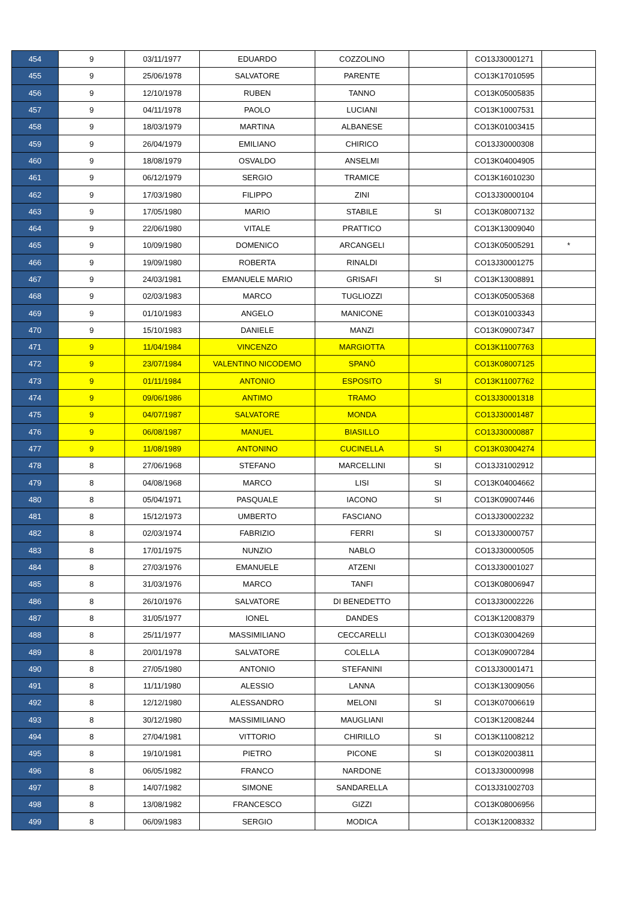| 454 | 9 | 03/11/1977 | EDUARDO | COZZOLINO | | CO13J30001271 | |
| 455 | 9 | 25/06/1978 | SALVATORE | PARENTE | | CO13K17010595 | |
| 456 | 9 | 12/10/1978 | RUBEN | TANNO | | CO13K05005835 | |
| 457 | 9 | 04/11/1978 | PAOLO | LUCIANI | | CO13K10007531 | |
| 458 | 9 | 18/03/1979 | MARTINA | ALBANESE | | CO13K01003415 | |
| 459 | 9 | 26/04/1979 | EMILIANO | CHIRICO | | CO13J30000308 | |
| 460 | 9 | 18/08/1979 | OSVALDO | ANSELMI | | CO13K04004905 | |
| 461 | 9 | 06/12/1979 | SERGIO | TRAMICE | | CO13K16010230 | |
| 462 | 9 | 17/03/1980 | FILIPPO | ZINI | | CO13J30000104 | |
| 463 | 9 | 17/05/1980 | MARIO | STABILE | SI | CO13K08007132 | |
| 464 | 9 | 22/06/1980 | VITALE | PRATTICO | | CO13K13009040 | |
| 465 | 9 | 10/09/1980 | DOMENICO | ARCANGELI | | CO13K05005291 | * |
| 466 | 9 | 19/09/1980 | ROBERTA | RINALDI | | CO13J30001275 | |
| 467 | 9 | 24/03/1981 | EMANUELE MARIO | GRISAFI | SI | CO13K13008891 | |
| 468 | 9 | 02/03/1983 | MARCO | TUGLIOZZI | | CO13K05005368 | |
| 469 | 9 | 01/10/1983 | ANGELO | MANICONE | | CO13K01003343 | |
| 470 | 9 | 15/10/1983 | DANIELE | MANZI | | CO13K09007347 | |
| 471 | 9 | 11/04/1984 | VINCENZO | MARGIOTTA | | CO13K11007763 | |
| 472 | 9 | 23/07/1984 | VALENTINO NICODEMO | SPANÒ | | CO13K08007125 | |
| 473 | 9 | 01/11/1984 | ANTONIO | ESPOSITO | SI | CO13K11007762 | |
| 474 | 9 | 09/06/1986 | ANTIMO | TRAMO | | CO13J30001318 | |
| 475 | 9 | 04/07/1987 | SALVATORE | MONDA | | CO13J30001487 | |
| 476 | 9 | 06/08/1987 | MANUEL | BIASILLO | | CO13J30000887 | |
| 477 | 9 | 11/08/1989 | ANTONINO | CUCINELLA | SI | CO13K03004274 | |
| 478 | 8 | 27/06/1968 | STEFANO | MARCELLINI | SI | CO13J31002912 | |
| 479 | 8 | 04/08/1968 | MARCO | LISI | SI | CO13K04004662 | |
| 480 | 8 | 05/04/1971 | PASQUALE | IACONO | SI | CO13K09007446 | |
| 481 | 8 | 15/12/1973 | UMBERTO | FASCIANO | | CO13J30002232 | |
| 482 | 8 | 02/03/1974 | FABRIZIO | FERRI | SI | CO13J30000757 | |
| 483 | 8 | 17/01/1975 | NUNZIO | NABLO | | CO13J30000505 | |
| 484 | 8 | 27/03/1976 | EMANUELE | ATZENI | | CO13J30001027 | |
| 485 | 8 | 31/03/1976 | MARCO | TANFI | | CO13K08006947 | |
| 486 | 8 | 26/10/1976 | SALVATORE | DI BENEDETTO | | CO13J30002226 | |
| 487 | 8 | 31/05/1977 | IONEL | DANDES | | CO13K12008379 | |
| 488 | 8 | 25/11/1977 | MASSIMILIANO | CECCARELLI | | CO13K03004269 | |
| 489 | 8 | 20/01/1978 | SALVATORE | COLELLA | | CO13K09007284 | |
| 490 | 8 | 27/05/1980 | ANTONIO | STEFANINI | | CO13J30001471 | |
| 491 | 8 | 11/11/1980 | ALESSIO | LANNA | | CO13K13009056 | |
| 492 | 8 | 12/12/1980 | ALESSANDRO | MELONI | SI | CO13K07006619 | |
| 493 | 8 | 30/12/1980 | MASSIMILIANO | MAUGLIANI | | CO13K12008244 | |
| 494 | 8 | 27/04/1981 | VITTORIO | CHIRILLO | SI | CO13K11008212 | |
| 495 | 8 | 19/10/1981 | PIETRO | PICONE | SI | CO13K02003811 | |
| 496 | 8 | 06/05/1982 | FRANCO | NARDONE | | CO13J30000998 | |
| 497 | 8 | 14/07/1982 | SIMONE | SANDARELLA | | CO13J31002703 | |
| 498 | 8 | 13/08/1982 | FRANCESCO | GIZZI | | CO13K08006956 | |
| 499 | 8 | 06/09/1983 | SERGIO | MODICA | | CO13K12008332 | |